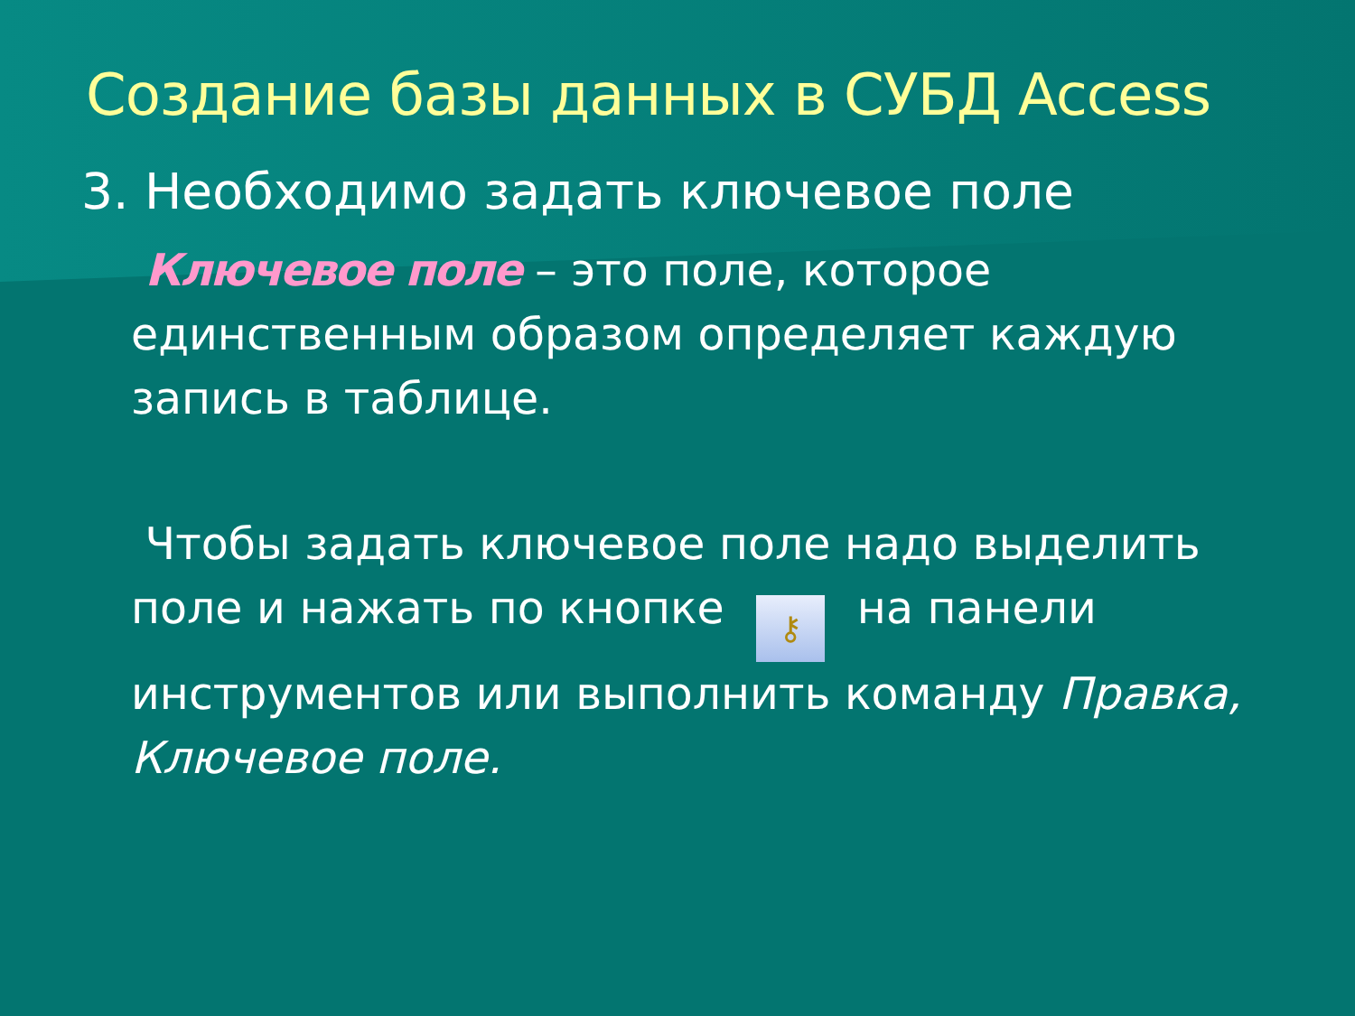Создание базы данных в СУБД Access
3. Необходимо задать ключевое поле
Ключевое поле – это поле, которое единственным образом определяет каждую запись в таблице.
Чтобы задать ключевое поле надо выделить поле и нажать по кнопке ⚷ на панели инструментов или выполнить команду Правка, Ключевое поле.